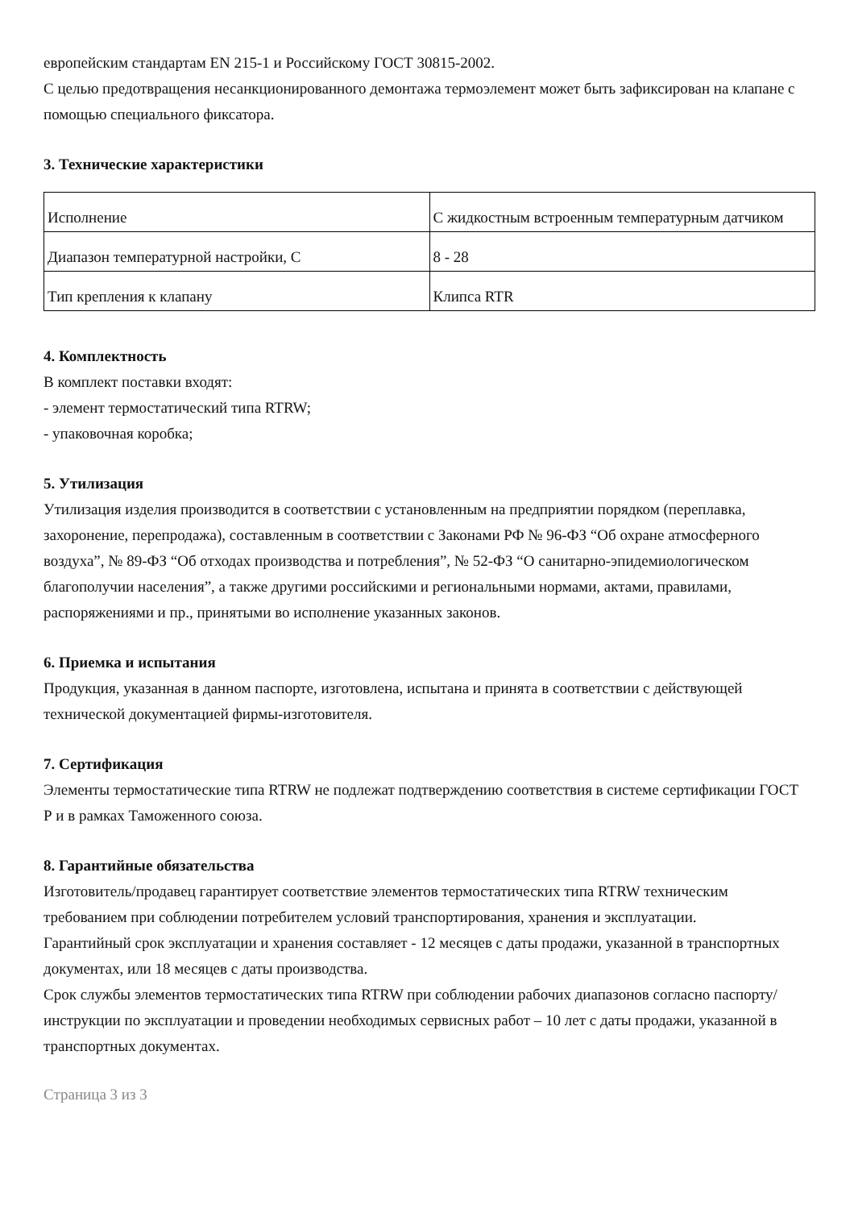европейским стандартам EN 215-1 и Российскому ГОСТ 30815-2002.
С целью предотвращения несанкционированного демонтажа термоэлемент может быть зафиксирован на клапане с помощью специального фиксатора.
3. Технические характеристики
| Исполнение | С жидкостным встроенным температурным датчиком |
| Диапазон температурной настройки, С | 8 - 28 |
| Тип крепления к клапану | Клипса RTR |
4. Комплектность
В комплект поставки входят:
- элемент термостатический типа RTRW;
- упаковочная коробка;
5. Утилизация
Утилизация изделия производится в соответствии с установленным на предприятии порядком (переплавка, захоронение, перепродажа), составленным в соответствии с Законами РФ № 96-ФЗ “Об охране атмосферного воздуха”, № 89-ФЗ “Об отходах производства и потребления”, № 52-ФЗ “О санитарно-эпидемиологическом благополучии населения”, а также другими российскими и региональными нормами, актами, правилами, распоряжениями и пр., принятыми во исполнение указанных законов.
6. Приемка и испытания
Продукция, указанная в данном паспорте, изготовлена, испытана и принята в соответствии с действующей технической документацией фирмы-изготовителя.
7. Сертификация
Элементы термостатические типа RTRW не подлежат подтверждению соответствия в системе сертификации ГОСТ Р и в рамках Таможенного союза.
8. Гарантийные обязательства
Изготовитель/продавец гарантирует соответствие элементов термостатических типа RTRW техническим требованием при соблюдении потребителем условий транспортирования, хранения и эксплуатации.
Гарантийный срок эксплуатации и хранения составляет - 12 месяцев с даты продажи, указанной в транспортных документах, или 18 месяцев с даты производства.
Срок службы элементов термостатических типа RTRW при соблюдении рабочих диапазонов согласно паспорту/инструкции по эксплуатации и проведении необходимых сервисных работ – 10 лет с даты продажи, указанной в транспортных документах.
Страница 3 из 3